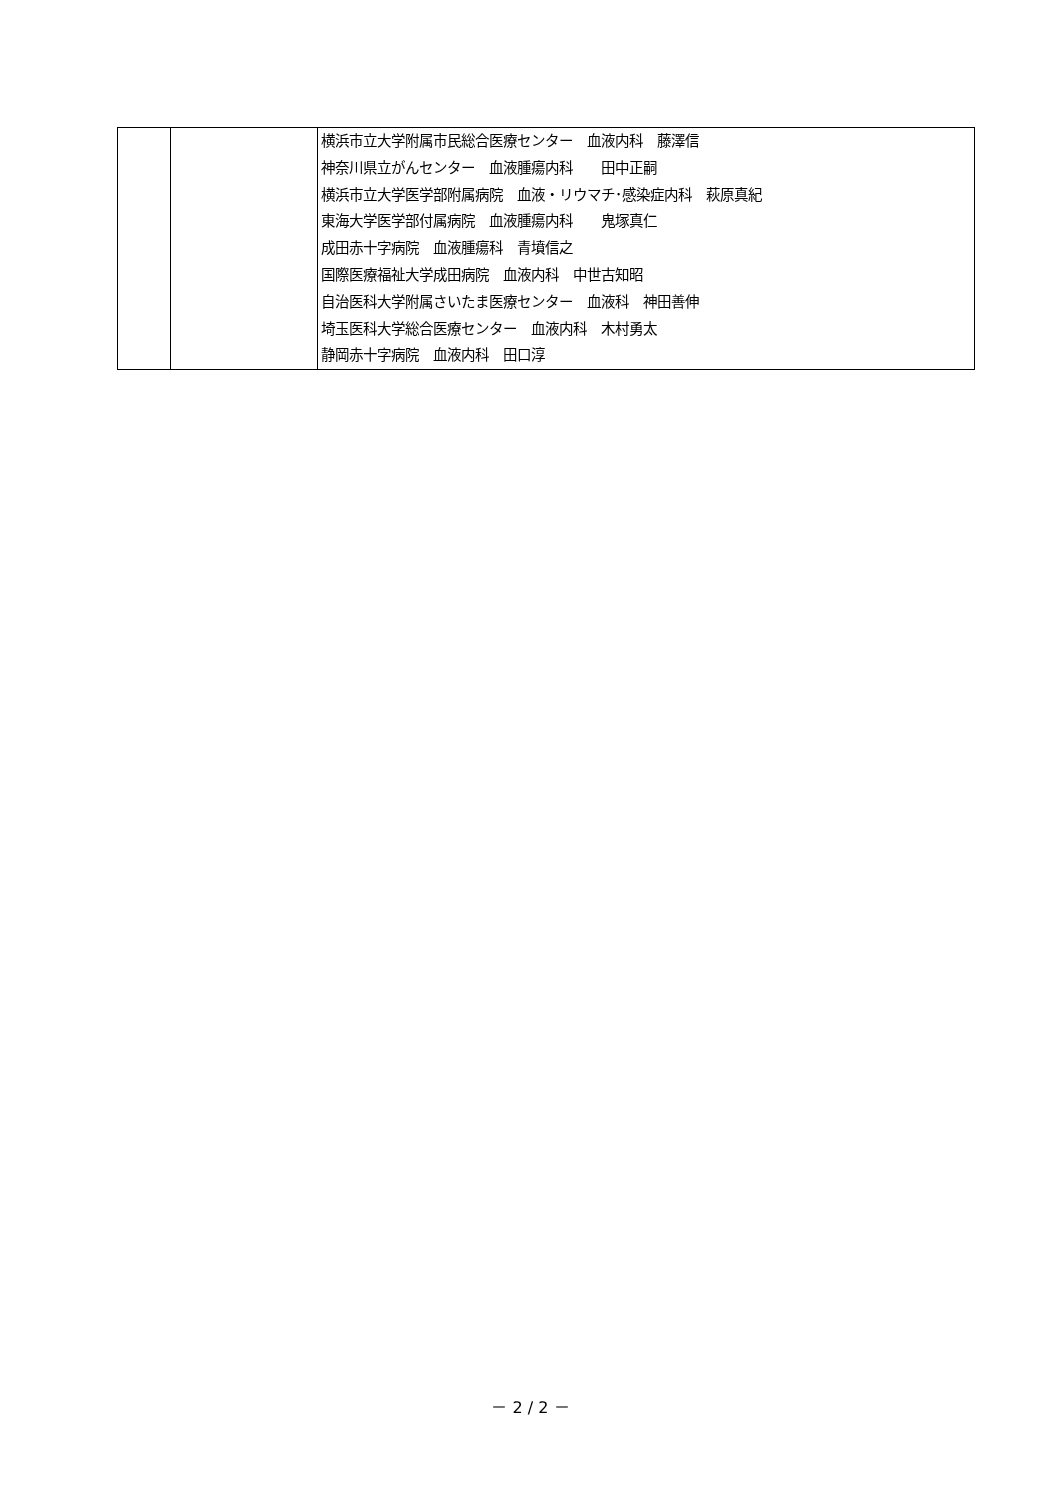| | | 横浜市立大学附属市民総合医療センター 血液内科 藤澤信 神奈川県立がんセンター 血液腫瘍内科 田中正嗣 横浜市立大学医学部附属病院 血液・リウマチ･感染症内科 萩原真紀 東海大学医学部付属病院 血液腫瘍内科 鬼塚真仁 成田赤十字病院 血液腫瘍科 青墳信之 国際医療福祉大学成田病院 血液内科 中世古知昭 自治医科大学附属さいたま医療センター 血液科 神田善伸 埼玉医科大学総合医療センター 血液内科 木村勇太 静岡赤十字病院 血液内科 田口淳 |
－ 2 / 2 －